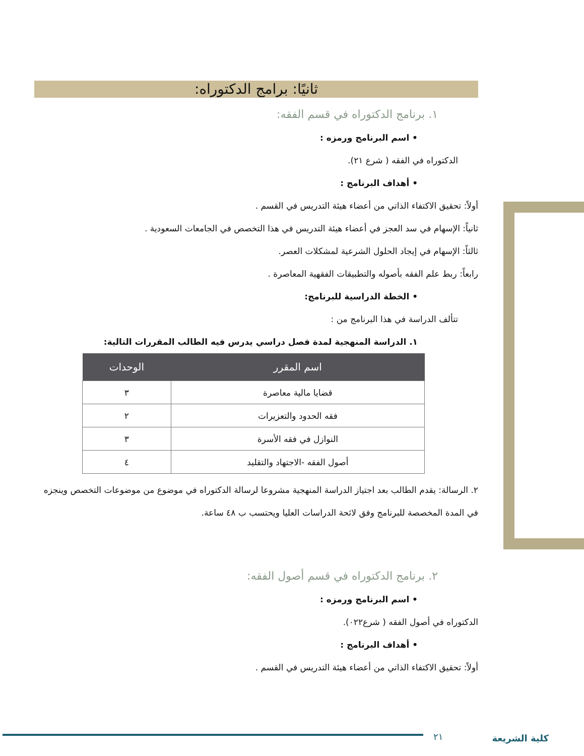ثانيًا: برامج الدكتوراه:
١. برنامج الدكتوراه في قسم الفقه:
• اسم البرنامج ورمزه :
الدكتوراه في الفقه ( شرع ٢١).
• أهداف البرنامج :
أولاً: تحقيق الاكتفاء الذاتي من أعضاء هيئة التدريس في القسم .
ثانياً: الإسهام في سد العجز في أعضاء هيئة التدريس في هذا التخصص في الجامعات السعودية .
ثالثاً: الإسهام في إيجاد الحلول الشرعية لمشكلات العصر.
رابعاً: ربط علم الفقه بأصوله والتطبيقات الفقهية المعاصرة .
• الخطة الدراسية للبرنامج:
تتألف الدراسة في هذا البرنامج من :
١. الدراسة المنهجية لمدة فصل دراسي يدرس فيه الطالب المقررات التالية:
| اسم المقرر | الوحدات |
| --- | --- |
| قضايا مالية معاصرة | ٣ |
| فقه الحدود والتعزيرات | ٢ |
| النوازل في فقه الأسرة | ٣ |
| أصول الفقه -الاجتهاد والتقليد | ٤ |
٢. الرسالة: يقدم الطالب بعد اجتياز الدراسة المنهجية مشروعا لرسالة الدكتوراه في موضوع من موضوعات التخصص وينجزه في المدة المخصصة للبرنامج وفق لائحة الدراسات العليا ويحتسب ب ٤٨ ساعة.
٢. برنامج الدكتوراه في قسم أصول الفقه:
• اسم البرنامج ورمزه :
الدكتوراه في أصول الفقه ( شرع٠٢٢).
• أهداف البرنامج :
أولاً: تحقيق الاكتفاء الذاتي من أعضاء هيئة التدريس في القسم .
٢١ كلية الشريعة